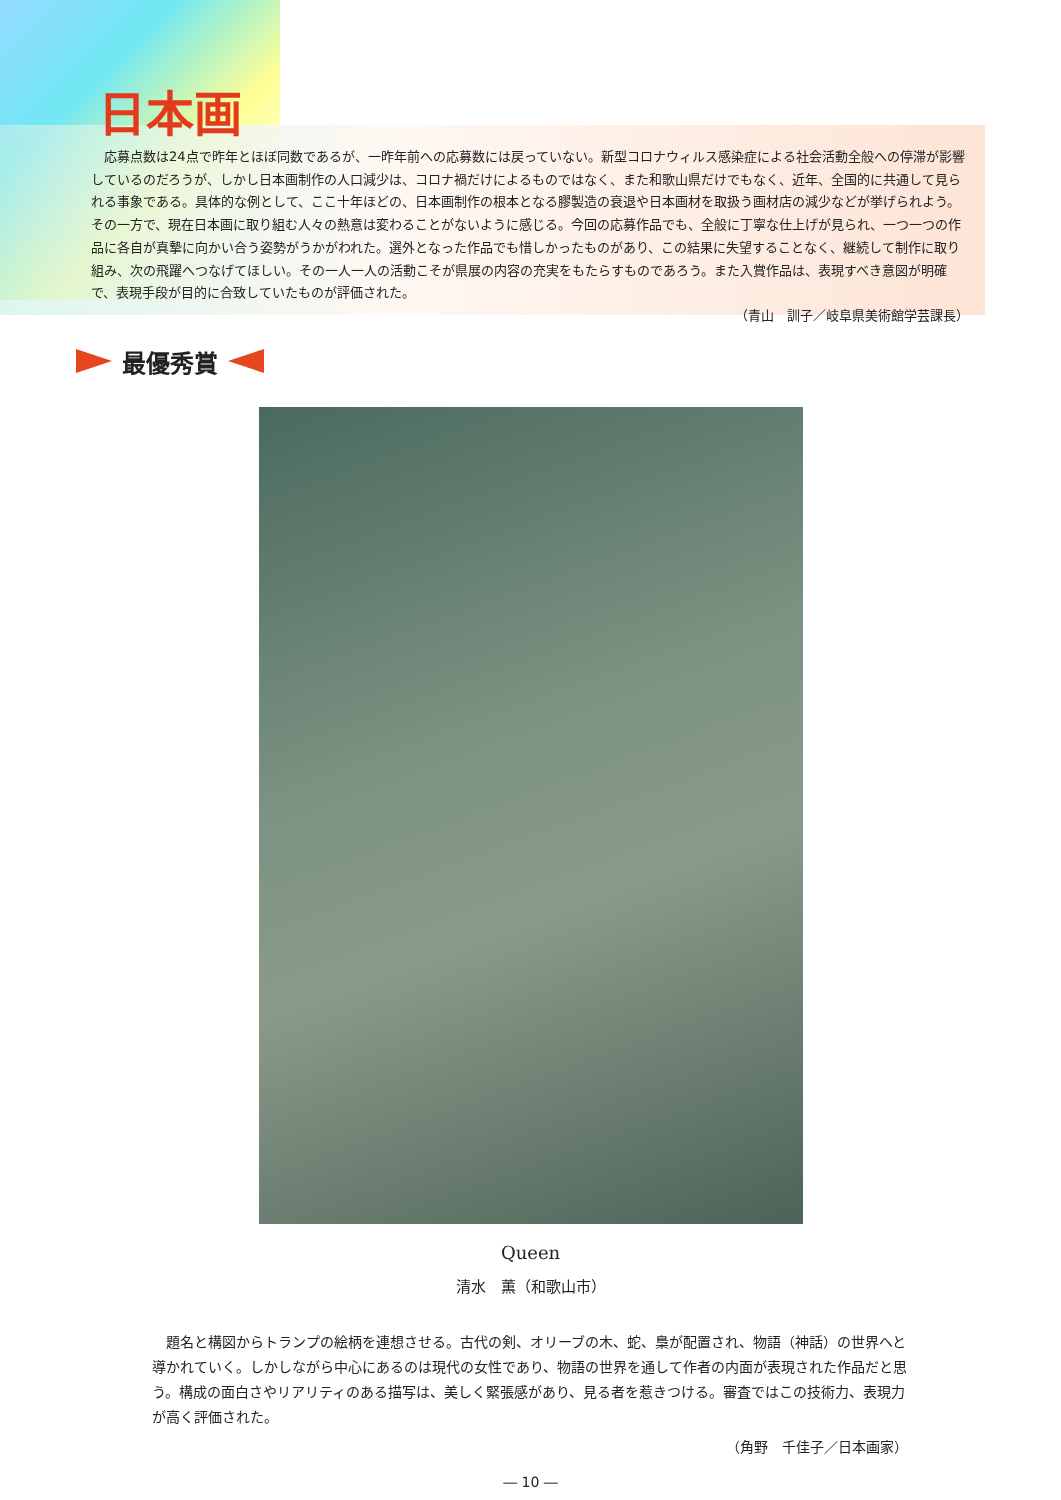日本画
応募点数は24点で昨年とほぼ同数であるが、一昨年前への応募数には戻っていない。新型コロナウィルス感染症による社会活動全般への停滞が影響しているのだろうが、しかし日本画制作の人口減少は、コロナ禍だけによるものではなく、また和歌山県だけでもなく、近年、全国的に共通して見られる事象である。具体的な例として、ここ十年ほどの、日本画制作の根本となる膠製造の衰退や日本画材を取扱う画材店の減少などが挙げられよう。その一方で、現在日本画に取り組む人々の熱意は変わることがないように感じる。今回の応募作品でも、全般に丁寧な仕上げが見られ、一つ一つの作品に各自が真摯に向かい合う姿勢がうかがわれた。選外となった作品でも惜しかったものがあり、この結果に失望することなく、継続して制作に取り組み、次の飛躍へつなげてほしい。その一人一人の活動こそが県展の内容の充実をもたらすものであろう。また入賞作品は、表現すべき意図が明確で、表現手段が目的に合致していたものが評価された。
（青山　訓子／岐阜県美術館学芸課長）
最優秀賞
Queen
清水　薫（和歌山市）
題名と構図からトランプの絵柄を連想させる。古代の剣、オリーブの木、蛇、梟が配置され、物語（神話）の世界へと導かれていく。しかしながら中心にあるのは現代の女性であり、物語の世界を通して作者の内面が表現された作品だと思う。構成の面白さやリアリティのある描写は、美しく緊張感があり、見る者を惹きつける。審査ではこの技術力、表現力が高く評価された。
（角野　千佳子／日本画家）
― 10 ―